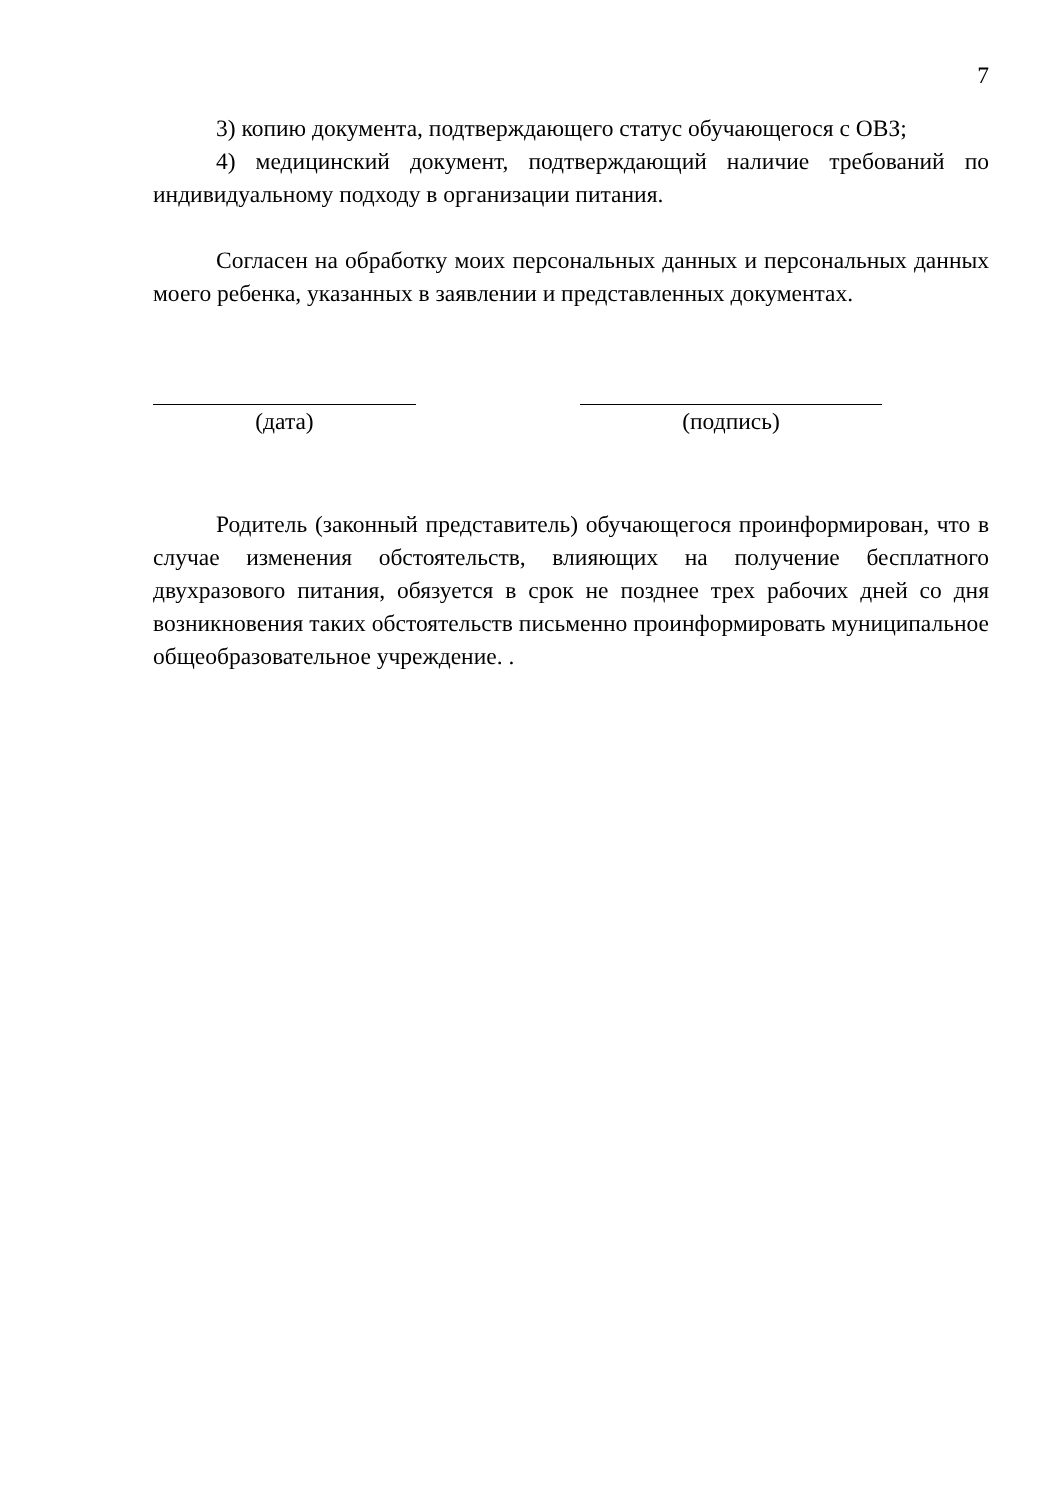7
3) копию документа, подтверждающего статус обучающегося с ОВЗ;
4) медицинский документ, подтверждающий наличие требований по индивидуальному подходу в организации питания.
Согласен на обработку моих персональных данных и персональных данных моего ребенка, указанных в заявлении и представленных документах.
(дата) (подпись)
Родитель (законный представитель) обучающегося проинформирован, что в случае изменения обстоятельств, влияющих на получение бесплатного двухразового питания, обязуется в срок не позднее трех рабочих дней со дня возникновения таких обстоятельств письменно проинформировать муниципальное общеобразовательное учреждение. .